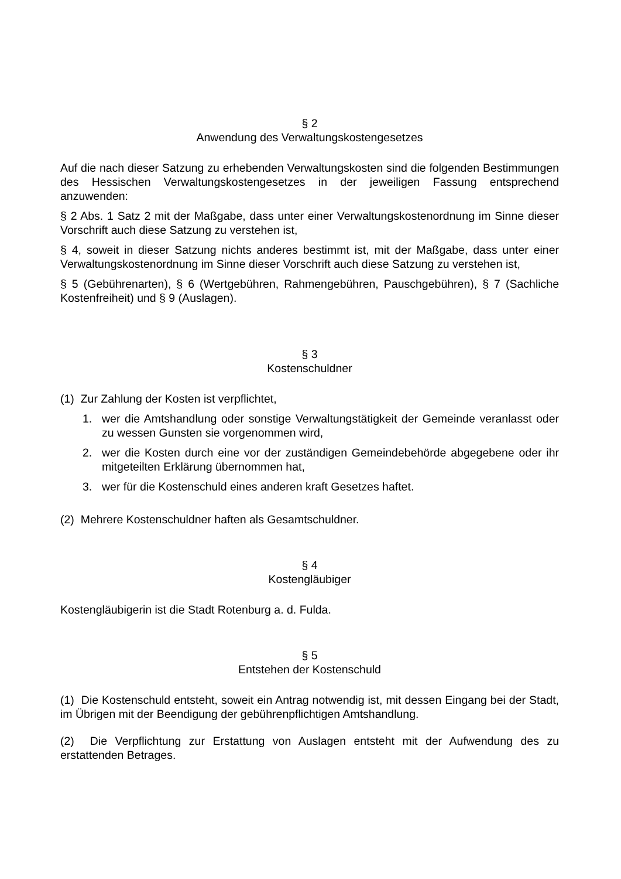§ 2
Anwendung des Verwaltungskostengesetzes
Auf die nach dieser Satzung zu erhebenden Verwaltungskosten sind die folgenden Bestimmungen des Hessischen Verwaltungskostengesetzes in der jeweiligen Fassung entsprechend anzuwenden:
§ 2 Abs. 1 Satz 2 mit der Maßgabe, dass unter einer Verwaltungskostenordnung im Sinne dieser Vorschrift auch diese Satzung zu verstehen ist,
§ 4, soweit in dieser Satzung nichts anderes bestimmt ist, mit der Maßgabe, dass unter einer Verwaltungskostenordnung im Sinne dieser Vorschrift auch diese Satzung zu verstehen ist,
§ 5 (Gebührenarten), § 6 (Wertgebühren, Rahmengebühren, Pauschgebühren), § 7 (Sachliche Kostenfreiheit) und § 9 (Auslagen).
§ 3
Kostenschuldner
(1) Zur Zahlung der Kosten ist verpflichtet,
1. wer die Amtshandlung oder sonstige Verwaltungstätigkeit der Gemeinde veranlasst oder zu wessen Gunsten sie vorgenommen wird,
2. wer die Kosten durch eine vor der zuständigen Gemeindebehörde abgegebene oder ihr mitgeteilten Erklärung übernommen hat,
3. wer für die Kostenschuld eines anderen kraft Gesetzes haftet.
(2) Mehrere Kostenschuldner haften als Gesamtschuldner.
§ 4
Kostengläubiger
Kostengläubigerin ist die Stadt Rotenburg a. d. Fulda.
§ 5
Entstehen der Kostenschuld
(1) Die Kostenschuld entsteht, soweit ein Antrag notwendig ist, mit dessen Eingang bei der Stadt, im Übrigen mit der Beendigung der gebührenpflichtigen Amtshandlung.
(2) Die Verpflichtung zur Erstattung von Auslagen entsteht mit der Aufwendung des zu erstattenden Betrages.